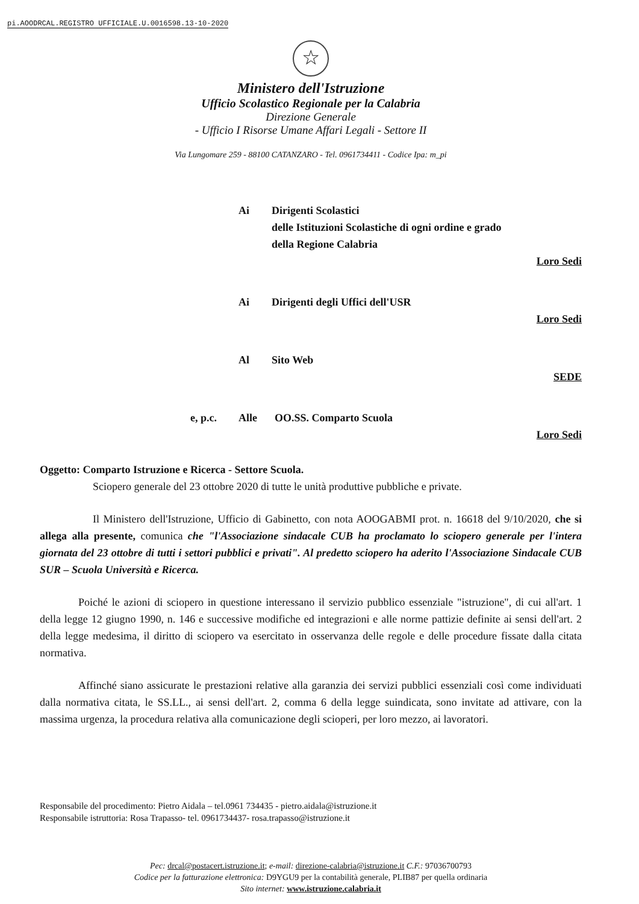pi.AOODRCAL.REGISTRO UFFICIALE.U.0016598.13-10-2020
☆
Ministero dell'Istruzione
Ufficio Scolastico Regionale per la Calabria
Direzione Generale
- Ufficio I Risorse Umane Affari Legali - Settore II
Via Lungomare 259 - 88100 CATANZARO - Tel. 0961734411 - Codice Ipa: m_pi
Ai Dirigenti Scolastici
delle Istituzioni Scolastiche di ogni ordine e grado
della Regione Calabria
Loro Sedi
Ai Dirigenti degli Uffici dell'USR
Loro Sedi
Al Sito Web
SEDE
e, p.c. Alle OO.SS. Comparto Scuola
Loro Sedi
Oggetto: Comparto Istruzione e Ricerca - Settore Scuola.
Sciopero generale del 23 ottobre 2020 di tutte le unità produttive pubbliche e private.
Il Ministero dell'Istruzione, Ufficio di Gabinetto, con nota AOOGABMI prot. n. 16618 del 9/10/2020, che si allega alla presente, comunica che "l'Associazione sindacale CUB ha proclamato lo sciopero generale per l'intera giornata del 23 ottobre di tutti i settori pubblici e privati". Al predetto sciopero ha aderito l'Associazione Sindacale CUB SUR – Scuola Università e Ricerca.
Poiché le azioni di sciopero in questione interessano il servizio pubblico essenziale "istruzione", di cui all'art. 1 della legge 12 giugno 1990, n. 146 e successive modifiche ed integrazioni e alle norme pattizie definite ai sensi dell'art. 2 della legge medesima, il diritto di sciopero va esercitato in osservanza delle regole e delle procedure fissate dalla citata normativa.
Affinché siano assicurate le prestazioni relative alla garanzia dei servizi pubblici essenziali così come individuati dalla normativa citata, le SS.LL., ai sensi dell'art. 2, comma 6 della legge suindicata, sono invitate ad attivare, con la massima urgenza, la procedura relativa alla comunicazione degli scioperi, per loro mezzo, ai lavoratori.
Responsabile del procedimento: Pietro Aidala – tel.0961 734435 - pietro.aidala@istruzione.it
Responsabile istruttoria: Rosa Trapasso- tel. 0961734437- rosa.trapasso@istruzione.it
Pec: drcal@postacert.istruzione.it; e-mail: direzione-calabria@istruzione.it C.F.: 97036700793
Codice per la fatturazione elettronica: D9YGU9 per la contabilità generale, PLIB87 per quella ordinaria
Sito internet: www.istruzione.calabria.it